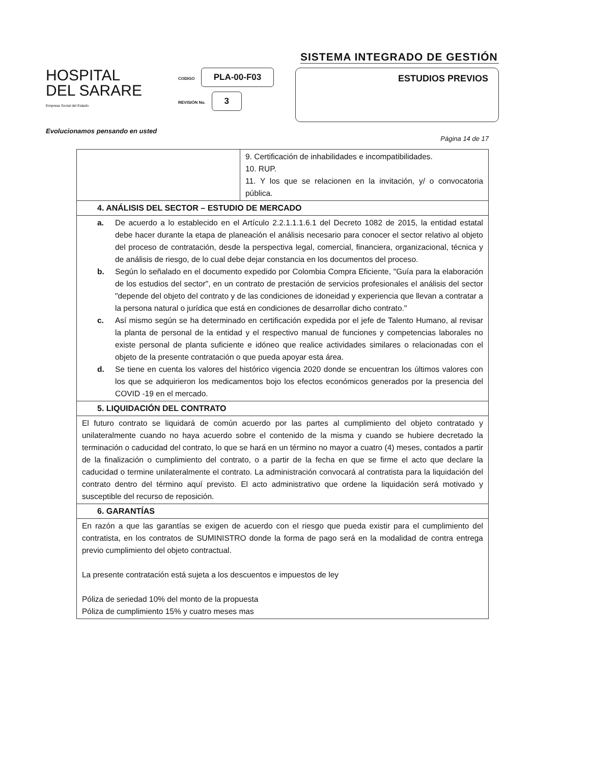SISTEMA INTEGRADO DE GESTIÓN
HOSPITAL
DEL SARARE
Empresa Social del Estado
CODIGO PLA-00-F03
REVISIÓN No. 3
ESTUDIOS PREVIOS
Evolucionamos pensando en usted
Página 14 de 17
| | 9. Certificación de inhabilidades e incompatibilidades. 10. RUP. 11. Y los que se relacionen en la invitación, y/ o convocatoria pública. |
| 4. ANÁLISIS DEL SECTOR – ESTUDIO DE MERCADO | |
| a. De acuerdo a lo establecido en el Artículo 2.2.1.1.1.6.1 del Decreto 1082 de 2015, la entidad estatal debe hacer durante la etapa de planeación el análisis necesario para conocer el sector relativo al objeto del proceso de contratación, desde la perspectiva legal, comercial, financiera, organizacional, técnica y de análisis de riesgo, de lo cual debe dejar constancia en los documentos del proceso. b. Según lo señalado en el documento expedido por Colombia Compra Eficiente, "Guía para la elaboración de los estudios del sector", en un contrato de prestación de servicios profesionales el análisis del sector "depende del objeto del contrato y de las condiciones de idoneidad y experiencia que llevan a contratar a la persona natural o jurídica que está en condiciones de desarrollar dicho contrato." c. Así mismo según se ha determinado en certificación expedida por el jefe de Talento Humano, al revisar la planta de personal de la entidad y el respectivo manual de funciones y competencias laborales no existe personal de planta suficiente e idóneo que realice actividades similares o relacionadas con el objeto de la presente contratación o que pueda apoyar esta área. d. Se tiene en cuenta los valores del histórico vigencia 2020 donde se encuentran los últimos valores con los que se adquirieron los medicamentos bojo los efectos económicos generados por la presencia del COVID -19 en el mercado. | |
| 5. LIQUIDACIÓN DEL CONTRATO | |
| El futuro contrato se liquidará de común acuerdo por las partes al cumplimiento del objeto contratado y unilateralmente cuando no haya acuerdo sobre el contenido de la misma y cuando se hubiere decretado la terminación o caducidad del contrato, lo que se hará en un término no mayor a cuatro (4) meses, contados a partir de la finalización o cumplimiento del contrato, o a partir de la fecha en que se firme el acto que declare la caducidad o termine unilateralmente el contrato. La administración convocará al contratista para la liquidación del contrato dentro del término aquí previsto. El acto administrativo que ordene la liquidación será motivado y susceptible del recurso de reposición. | |
| 6. GARANTÍAS | |
| En razón a que las garantías se exigen de acuerdo con el riesgo que pueda existir para el cumplimiento del contratista, en los contratos de SUMINISTRO donde la forma de pago será en la modalidad de contra entrega previo cumplimiento del objeto contractual. La presente contratación está sujeta a los descuentos e impuestos de ley Póliza de seriedad 10% del monto de la propuesta Póliza de cumplimiento 15% y cuatro meses mas | |